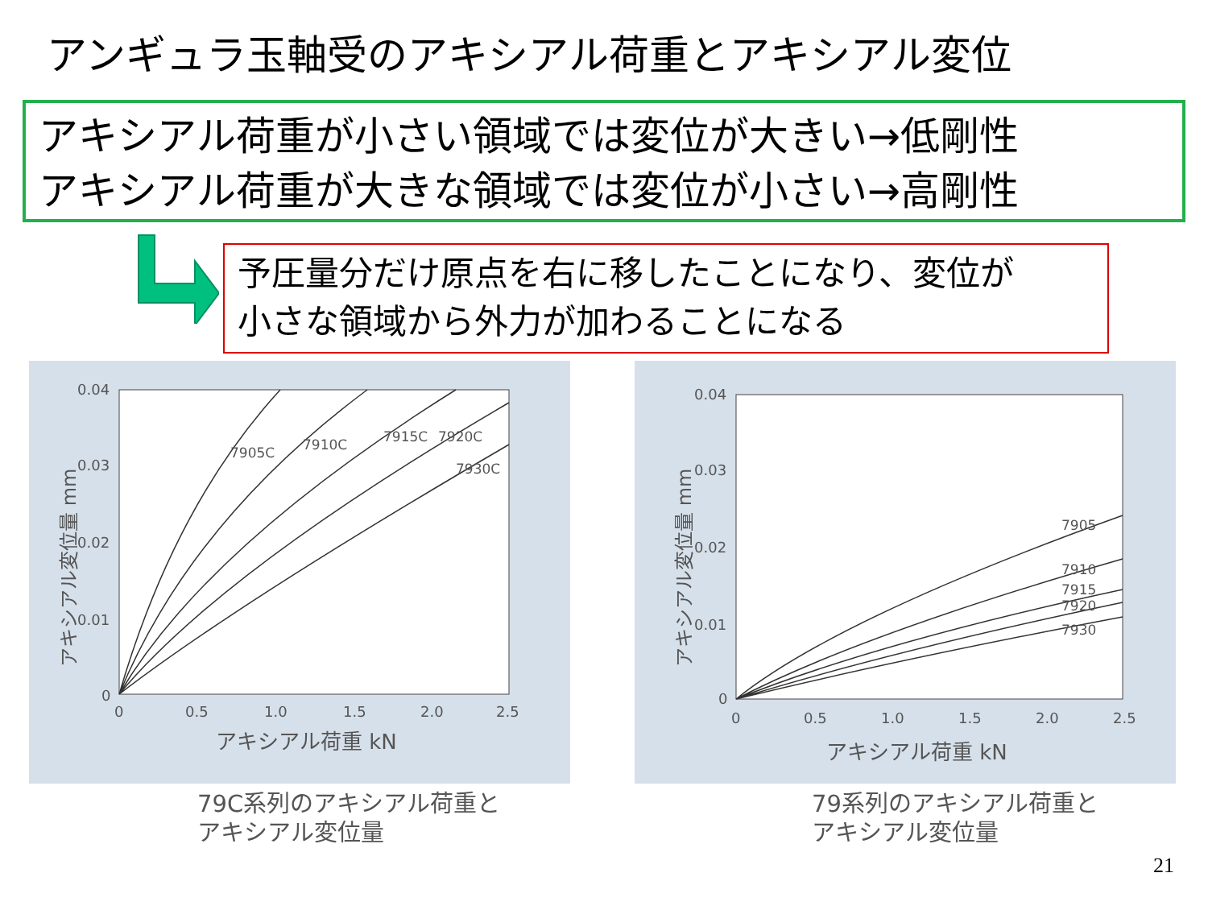アンギュラ玉軸受のアキシアル荷重とアキシアル変位
アキシアル荷重が小さい領域では変位が大きい→低剛性
アキシアル荷重が大きな領域では変位が小さい→高剛性
予圧量分だけ原点を右に移したことになり、変位が
小さな領域から外力が加わることになる
アキシアル変位量 mm
0.04
0.03
0.02
0.01
0
0
0.5
1.0
1.5
2.0
2.5
アキシアル荷重 kN
7905C
7910C
7915C
7920C
7930C
79C系列のアキシアル荷重と
アキシアル変位量
アキシアル変位量 mm
0.04
0.03
0.02
0.01
0
0
0.5
1.0
1.5
2.0
2.5
アキシアル荷重 kN
7905
7910
7915
7920
7930
79系列のアキシアル荷重と
アキシアル変位量
21